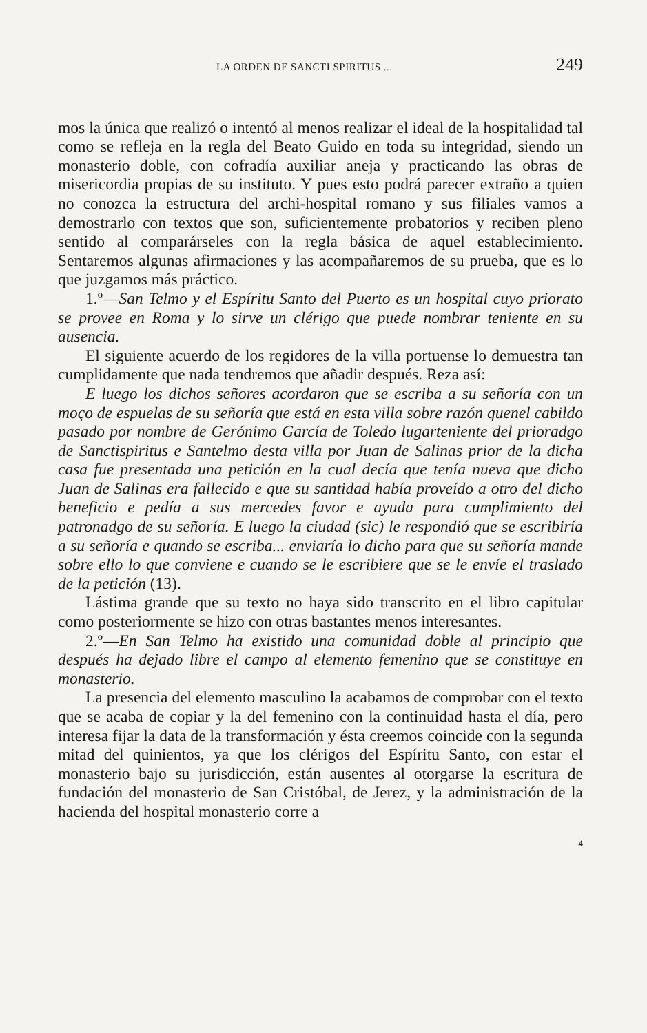LA ORDEN DE SANCTI SPIRITUS ... 249
mos la única que realizó o intentó al menos realizar el ideal de la hospitalidad tal como se refleja en la regla del Beato Guido en toda su integridad, siendo un monasterio doble, con cofradía auxiliar aneja y practicando las obras de misericordia propias de su instituto. Y pues esto podrá parecer extraño a quien no conozca la estructura del archi-hospital romano y sus filiales vamos a demostrarlo con textos que son, suficientemente probatorios y reciben pleno sentido al comparárseles con la regla básica de aquel establecimiento. Sentaremos algunas afirmaciones y las acompañaremos de su prueba, que es lo que juzgamos más práctico.
1.º—San Telmo y el Espíritu Santo del Puerto es un hospital cuyo priorato se provee en Roma y lo sirve un clérigo que puede nombrar teniente en su ausencia.
El siguiente acuerdo de los regidores de la villa portuense lo demuestra tan cumplidamente que nada tendremos que añadir después. Reza así:
E luego los dichos señores acordaron que se escriba a su señoría con un moço de espuelas de su señoría que está en esta villa sobre razón quenel cabildo pasado por nombre de Gerónimo García de Toledo lugarteniente del prioradgo de Sanctispiritus e Santelmo desta villa por Juan de Salinas prior de la dicha casa fue presentada una petición en la cual decía que tenía nueva que dicho Juan de Salinas era fallecido e que su santidad había proveído a otro del dicho beneficio e pedía a sus mercedes favor e ayuda para cumplimiento del patronadgo de su señoría. E luego la ciudad (sic) le respondió que se escribiría a su señoría e quando se escriba... enviaría lo dicho para que su señoría mande sobre ello lo que conviene e cuando se le escribiere que se le envíe el traslado de la petición (13).
Lástima grande que su texto no haya sido transcrito en el libro capitular como posteriormente se hizo con otras bastantes menos interesantes.
2.º—En San Telmo ha existido una comunidad doble al principio que después ha dejado libre el campo al elemento femenino que se constituye en monasterio.
La presencia del elemento masculino la acabamos de comprobar con el texto que se acaba de copiar y la del femenino con la continuidad hasta el día, pero interesa fijar la data de la transformación y ésta creemos coincide con la segunda mitad del quinientos, ya que los clérigos del Espíritu Santo, con estar el monasterio bajo su jurisdicción, están ausentes al otorgarse la escritura de fundación del monasterio de San Cristóbal, de Jerez, y la administración de la hacienda del hospital monasterio corre a
4